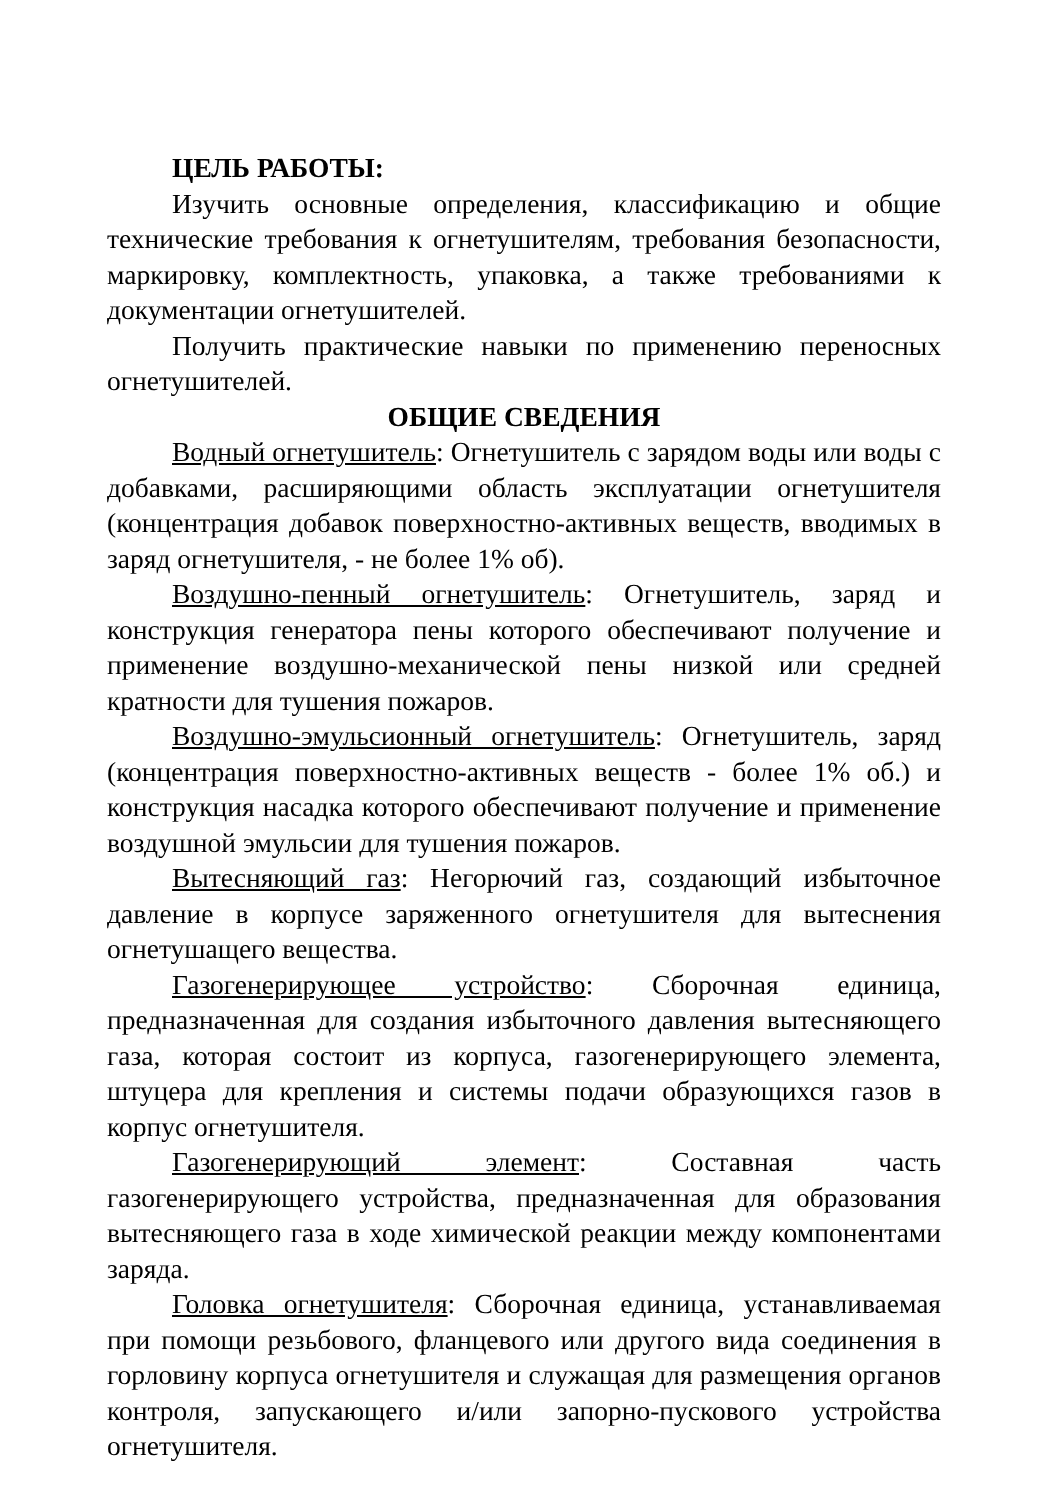ЦЕЛЬ РАБОТЫ:
Изучить основные определения, классификацию и общие технические требования к огнетушителям, требования безопасности, маркировку, комплектность, упаковка, а также требованиями к документации огнетушителей.
Получить практические навыки по применению переносных огнетушителей.
ОБЩИЕ СВЕДЕНИЯ
Водный огнетушитель: Огнетушитель с зарядом воды или воды с добавками, расширяющими область эксплуатации огнетушителя (концентрация добавок поверхностно-активных веществ, вводимых в заряд огнетушителя, - не более 1% об).
Воздушно-пенный огнетушитель: Огнетушитель, заряд и конструкция генератора пены которого обеспечивают получение и применение воздушно-механической пены низкой или средней кратности для тушения пожаров.
Воздушно-эмульсионный огнетушитель: Огнетушитель, заряд (концентрация поверхностно-активных веществ - более 1% об.) и конструкция насадка которого обеспечивают получение и применение воздушной эмульсии для тушения пожаров.
Вытесняющий газ: Негорючий газ, создающий избыточное давление в корпусе заряженного огнетушителя для вытеснения огнетушащего вещества.
Газогенерирующее устройство: Сборочная единица, предназначенная для создания избыточного давления вытесняющего газа, которая состоит из корпуса, газогенерирующего элемента, штуцера для крепления и системы подачи образующихся газов в корпус огнетушителя.
Газогенерирующий элемент: Составная часть газогенерирующего устройства, предназначенная для образования вытесняющего газа в ходе химической реакции между компонентами заряда.
Головка огнетушителя: Сборочная единица, устанавливаемая при помощи резьбового, фланцевого или другого вида соединения в горловину корпуса огнетушителя и служащая для размещения органов контроля, запускающего и/или запорно-пускового устройства огнетушителя.